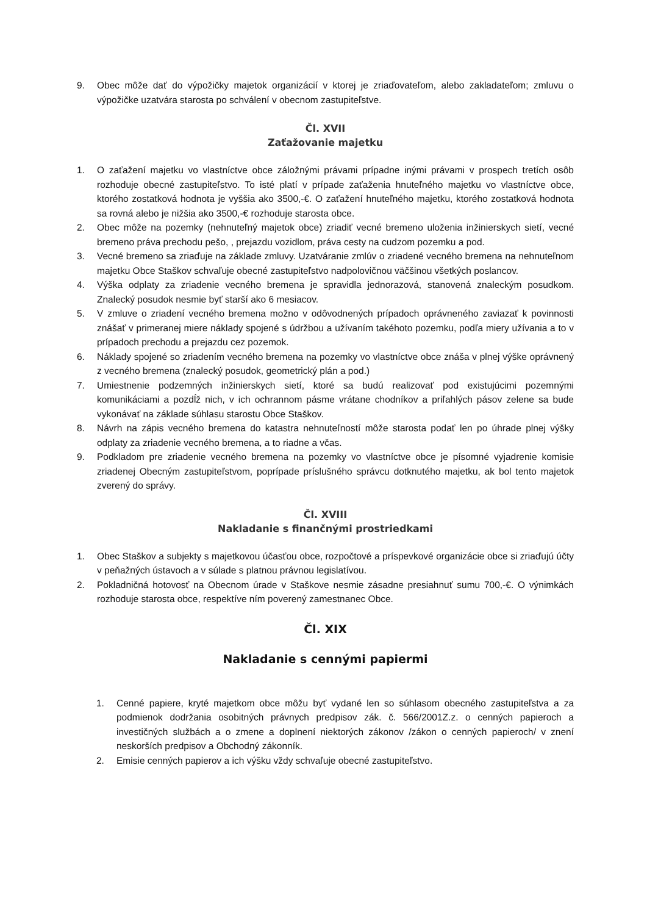9. Obec môže dať do výpožičky majetok organizácií v ktorej je zriaďovateľom, alebo zakladateľom; zmluvu o výpožičke uzatvára starosta po schválení v obecnom zastupiteľstve.
Čl. XVII
Zaťažovanie majetku
1. O zaťažení majetku vo vlastníctve obce záložnými právami prípadne inými právami v prospech tretích osôb rozhoduje obecné zastupiteľstvo. To isté platí v prípade zaťaženia hnuteľného majetku vo vlastníctve obce, ktorého zostatková hodnota je vyššia ako 3500,-€. O zaťažení hnuteľného majetku, ktorého zostatková hodnota sa rovná alebo je nižšia ako 3500,-€ rozhoduje starosta obce.
2. Obec môže na pozemky (nehnuteľný majetok obce) zriadiť vecné bremeno uloženia inžinierskych sietí, vecné bremeno práva prechodu pešo, , prejazdu vozidlom, práva cesty na cudzom pozemku a pod.
3. Vecné bremeno sa zriaďuje na základe zmluvy. Uzatváranie zmlúv o zriadené vecného bremena na nehnuteľnom majetku Obce Staškov schvaľuje obecné zastupiteľstvo nadpolovičnou väčšinou všetkých poslancov.
4. Výška odplaty za zriadenie vecného bremena je spravidla jednorazová, stanovená znaleckým posudkom. Znalecký posudok nesmie byť starší ako 6 mesiacov.
5. V zmluve o zriadení vecného bremena možno v odôvodnených prípadoch oprávneného zaviazať k povinnosti znášať v primeranej miere náklady spojené s údržbou a užívaním takéhoto pozemku, podľa miery užívania a to v prípadoch prechodu a prejazdu cez pozemok.
6. Náklady spojené so zriadením vecného bremena na pozemky vo vlastníctve obce znáša v plnej výške oprávnený z vecného bremena (znalecký posudok, geometrický plán a pod.)
7. Umiestnenie podzemných inžinierskych sietí, ktoré sa budú realizovať pod existujúcimi pozemnými komunikáciami a pozdĺž nich, v ich ochrannom pásme vrátane chodníkov a priľahlých pásov zelene sa bude vykonávať na základe súhlasu starostu Obce Staškov.
8. Návrh na zápis vecného bremena do katastra nehnuteľností môže starosta podať len po úhrade plnej výšky odplaty za zriadenie vecného bremena, a to riadne a včas.
9. Podkladom pre zriadenie vecného bremena na pozemky vo vlastníctve obce je písomné vyjadrenie komisie zriadenej Obecným zastupiteľstvom, poprípade príslušného správcu dotknutého majetku, ak bol tento majetok zverený do správy.
Čl. XVIII
Nakladanie s finančnými prostriedkami
1. Obec Staškov a subjekty s majetkovou účasťou obce, rozpočtové a príspevkové organizácie obce si zriaďujú účty v peňažných ústavoch a v súlade s platnou právnou legislatívou.
2. Pokladničná hotovosť na Obecnom úrade v Staškove nesmie zásadne presiahnuť sumu 700,-€. O výnimkách rozhoduje starosta obce, respektíve ním poverený zamestnanec Obce.
Čl. XIX
Nakladanie s cennými papiermi
1. Cenné papiere, kryté majetkom obce môžu byť vydané len so súhlasom obecného zastupiteľstva a za podmienok dodržania osobitných právnych predpisov zák. č. 566/2001Z.z. o cenných papieroch a investičných službách a o zmene a doplnení niektorých zákonov /zákon o cenných papieroch/ v znení neskorších predpisov a Obchodný zákonník.
2. Emisie cenných papierov a ich výšku vždy schvaľuje obecné zastupiteľstvo.